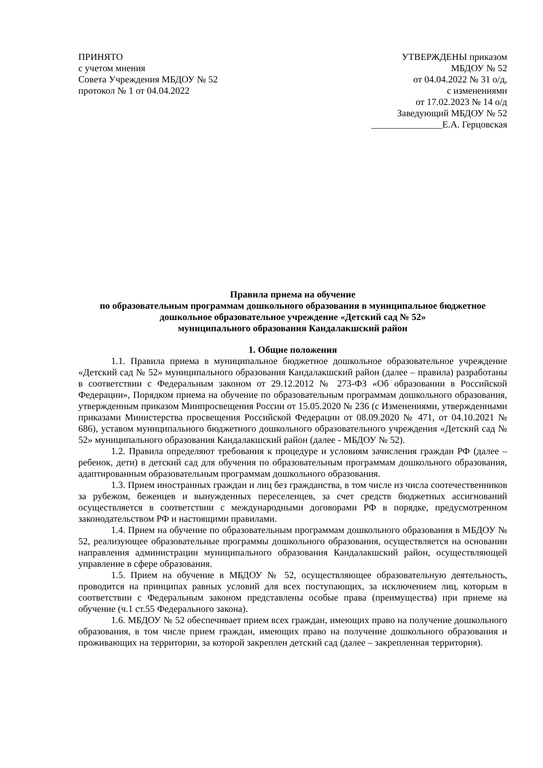ПРИНЯТО
с учетом мнения
Совета Учреждения МБДОУ № 52
протокол № 1 от 04.04.2022
УТВЕРЖДЕНЫ приказом
МБДОУ № 52
от 04.04.2022 № 31 о/д,
с изменениями
от 17.02.2023 № 14 о/д
Заведующий МБДОУ № 52
_______________Е.А. Герцовская
Правила приема на обучение
по образовательным программам дошкольного образования в муниципальное бюджетное дошкольное образовательное учреждение «Детский сад № 52»
муниципального образования Кандалакшский район
1. Общие положения
1.1. Правила приема в муниципальное бюджетное дошкольное образовательное учреждение «Детский сад № 52» муниципального образования Кандалакшский район (далее – правила) разработаны в соответствии с Федеральным законом от 29.12.2012 № 273-ФЗ «Об образовании в Российской Федерации», Порядком приема на обучение по образовательным программам дошкольного образования, утвержденным приказом Минпросвещения России от 15.05.2020 № 236 (с Изменениями, утвержденными приказами Министерства просвещения Российской Федерации от 08.09.2020 № 471, от 04.10.2021 № 686), уставом муниципального бюджетного дошкольного образовательного учреждения «Детский сад № 52» муниципального образования Кандалакшский район (далее - МБДОУ № 52).
1.2. Правила определяют требования к процедуре и условиям зачисления граждан РФ (далее – ребенок, дети) в детский сад для обучения по образовательным программам дошкольного образования, адаптированным образовательным программам дошкольного образования.
1.3. Прием иностранных граждан и лиц без гражданства, в том числе из числа соотечественников за рубежом, беженцев и вынужденных переселенцев, за счет средств бюджетных ассигнований осуществляется в соответствии с международными договорами РФ в порядке, предусмотренном законодательством РФ и настоящими правилами.
1.4. Прием на обучение по образовательным программам дошкольного образования в МБДОУ № 52, реализующее образовательные программы дошкольного образования, осуществляется на основании направления администрации муниципального образования Кандалакшский район, осуществляющей управление в сфере образования.
1.5. Прием на обучение в МБДОУ № 52, осуществляющее образовательную деятельность, проводится на принципах равных условий для всех поступающих, за исключением лиц, которым в соответствии с Федеральным законом представлены особые права (преимущества) при приеме на обучение (ч.1 ст.55 Федерального закона).
1.6. МБДОУ № 52 обеспечивает прием всех граждан, имеющих право на получение дошкольного образования, в том числе прием граждан, имеющих право на получение дошкольного образования и проживающих на территории, за которой закреплен детский сад (далее – закрепленная территория).